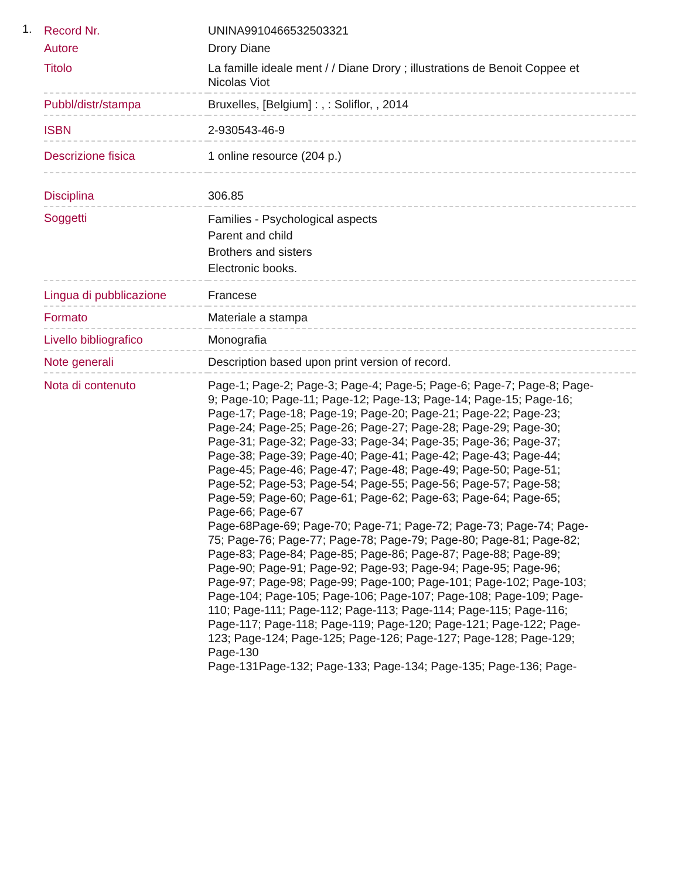1.
| Record Nr. | UNINA9910466532503321 |
| Autore | Drory Diane |
| Titolo | La famille ideale ment / / Diane Drory ; illustrations de Benoit Coppee et Nicolas Viot |
| Pubbl/distr/stampa | Bruxelles, [Belgium] : , : Soliflor, , 2014 |
| ISBN | 2-930543-46-9 |
| Descrizione fisica | 1 online resource (204 p.) |
| Disciplina | 306.85 |
| Soggetti | Families - Psychological aspects Parent and child Brothers and sisters Electronic books. |
| Lingua di pubblicazione | Francese |
| Formato | Materiale a stampa |
| Livello bibliografico | Monografia |
| Note generali | Description based upon print version of record. |
| Nota di contenuto | Page-1; Page-2; Page-3; Page-4; Page-5; Page-6; Page-7; Page-8; Page-9; Page-10; Page-11; Page-12; Page-13; Page-14; Page-15; Page-16; Page-17; Page-18; Page-19; Page-20; Page-21; Page-22; Page-23; Page-24; Page-25; Page-26; Page-27; Page-28; Page-29; Page-30; Page-31; Page-32; Page-33; Page-34; Page-35; Page-36; Page-37; Page-38; Page-39; Page-40; Page-41; Page-42; Page-43; Page-44; Page-45; Page-46; Page-47; Page-48; Page-49; Page-50; Page-51; Page-52; Page-53; Page-54; Page-55; Page-56; Page-57; Page-58; Page-59; Page-60; Page-61; Page-62; Page-63; Page-64; Page-65; Page-66; Page-67 Page-68Page-69; Page-70; Page-71; Page-72; Page-73; Page-74; Page-75; Page-76; Page-77; Page-78; Page-79; Page-80; Page-81; Page-82; Page-83; Page-84; Page-85; Page-86; Page-87; Page-88; Page-89; Page-90; Page-91; Page-92; Page-93; Page-94; Page-95; Page-96; Page-97; Page-98; Page-99; Page-100; Page-101; Page-102; Page-103; Page-104; Page-105; Page-106; Page-107; Page-108; Page-109; Page-110; Page-111; Page-112; Page-113; Page-114; Page-115; Page-116; Page-117; Page-118; Page-119; Page-120; Page-121; Page-122; Page-123; Page-124; Page-125; Page-126; Page-127; Page-128; Page-129; Page-130 Page-131Page-132; Page-133; Page-134; Page-135; Page-136; Page- |